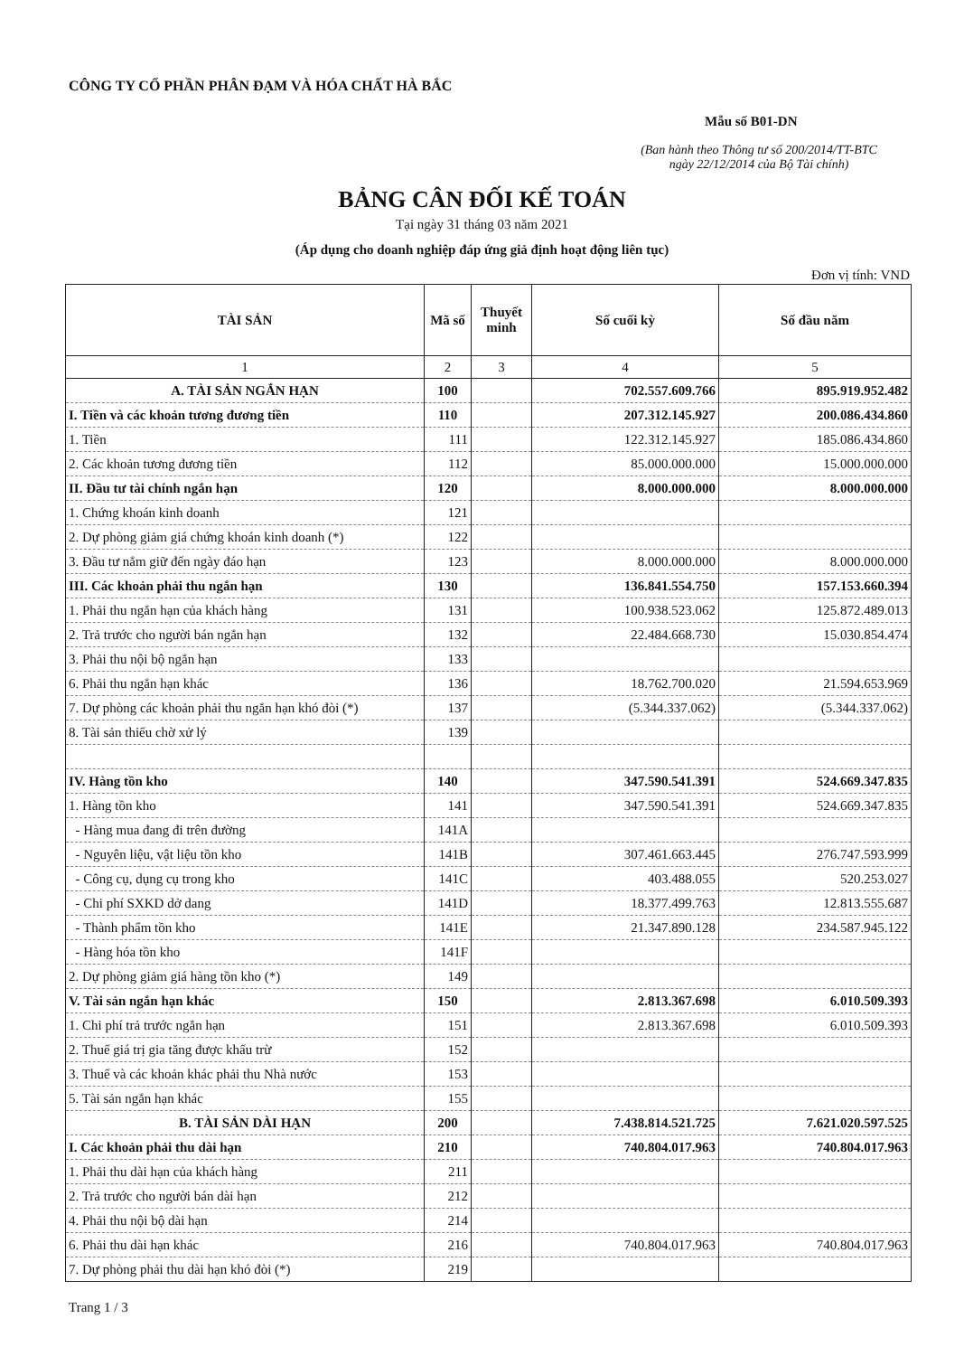CÔNG TY CỔ PHẦN PHÂN ĐẠM VÀ HÓA CHẤT HÀ BẮC
Mẫu số B01-DN
(Ban hành theo Thông tư số 200/2014/TT-BTC
ngày 22/12/2014 của Bộ Tài chính)
BẢNG CÂN ĐỐI KẾ TOÁN
Tại ngày 31 tháng 03 năm 2021
(Áp dụng cho doanh nghiệp đáp ứng giả định hoạt động liên tục)
Đơn vị tính: VND
| TÀI SẢN | Mã số | Thuyết minh | Số cuối kỳ | Số đầu năm |
| --- | --- | --- | --- | --- |
| 1 | 2 | 3 | 4 | 5 |
| A. TÀI SẢN NGẮN HẠN | 100 | | 702.557.609.766 | 895.919.952.482 |
| I. Tiền và các khoản tương đương tiền | 110 | | 207.312.145.927 | 200.086.434.860 |
| 1. Tiền | 111 | | 122.312.145.927 | 185.086.434.860 |
| 2. Các khoản tương đương tiền | 112 | | 85.000.000.000 | 15.000.000.000 |
| II. Đầu tư tài chính ngắn hạn | 120 | | 8.000.000.000 | 8.000.000.000 |
| 1. Chứng khoán kinh doanh | 121 | | | |
| 2. Dự phòng giảm giá chứng khoán kinh doanh (*) | 122 | | | |
| 3. Đầu tư nắm giữ đến ngày đáo hạn | 123 | | 8.000.000.000 | 8.000.000.000 |
| III. Các khoản phải thu ngắn hạn | 130 | | 136.841.554.750 | 157.153.660.394 |
| 1. Phải thu ngắn hạn của khách hàng | 131 | | 100.938.523.062 | 125.872.489.013 |
| 2. Trả trước cho người bán ngắn hạn | 132 | | 22.484.668.730 | 15.030.854.474 |
| 3. Phải thu nội bộ ngắn hạn | 133 | | | |
| 6. Phải thu ngắn hạn khác | 136 | | 18.762.700.020 | 21.594.653.969 |
| 7. Dự phòng các khoản phải thu ngắn hạn khó đòi (*) | 137 | | (5.344.337.062) | (5.344.337.062) |
| 8. Tài sản thiếu chờ xử lý | 139 | | | |
| IV. Hàng tồn kho | 140 | | 347.590.541.391 | 524.669.347.835 |
| 1. Hàng tồn kho | 141 | | 347.590.541.391 | 524.669.347.835 |
| - Hàng mua đang đi trên đường | 141A | | | |
| - Nguyên liệu, vật liệu tồn kho | 141B | | 307.461.663.445 | 276.747.593.999 |
| - Công cụ, dụng cụ trong kho | 141C | | 403.488.055 | 520.253.027 |
| - Chi phí SXKD dở dang | 141D | | 18.377.499.763 | 12.813.555.687 |
| - Thành phẩm tồn kho | 141E | | 21.347.890.128 | 234.587.945.122 |
| - Hàng hóa tồn kho | 141F | | | |
| 2. Dự phòng giảm giá hàng tồn kho (*) | 149 | | | |
| V. Tài sản ngắn hạn khác | 150 | | 2.813.367.698 | 6.010.509.393 |
| 1. Chi phí trả trước ngắn hạn | 151 | | 2.813.367.698 | 6.010.509.393 |
| 2. Thuế giá trị gia tăng được khấu trừ | 152 | | | |
| 3. Thuế và các khoản khác phải thu Nhà nước | 153 | | | |
| 5. Tài sản ngắn hạn khác | 155 | | | |
| B. TÀI SẢN DÀI HẠN | 200 | | 7.438.814.521.725 | 7.621.020.597.525 |
| I. Các khoản phải thu dài hạn | 210 | | 740.804.017.963 | 740.804.017.963 |
| 1. Phải thu dài hạn của khách hàng | 211 | | | |
| 2. Trả trước cho người bán dài hạn | 212 | | | |
| 4. Phải thu nội bộ dài hạn | 214 | | | |
| 6. Phải thu dài hạn khác | 216 | | 740.804.017.963 | 740.804.017.963 |
| 7. Dự phòng phải thu dài hạn khó đòi (*) | 219 | | | |
Trang 1 / 3